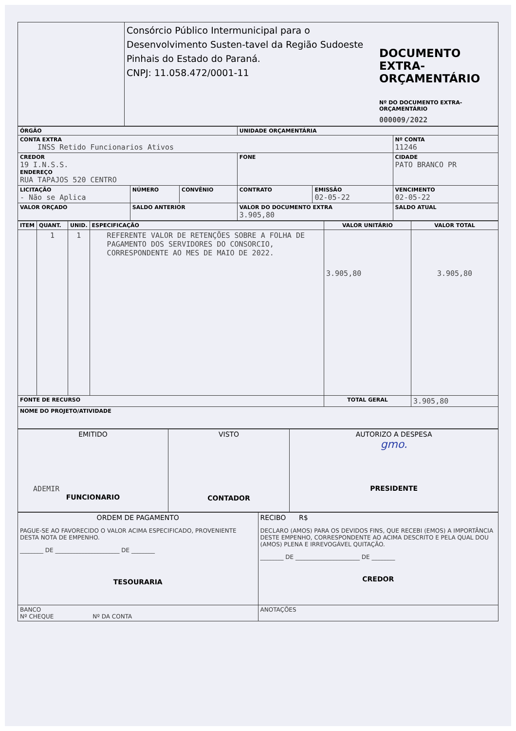| | Consórcio Público Intermunicipal para o Desenvolvimento Susten-tavel da Região Sudoeste Pinhais do Estado do Paraná. CNPJ: 11.058.472/0001-11 | DOCUMENTO EXTRA-ORÇAMENTÁRIO Nº DO DOCUMENTO EXTRA-ORÇAMENTÁRIO 000009/2022 |
| ÓRGÃO | | | UNIDADE ORÇAMENTÁRIA | | | |
| CONTA EXTRA INSS Retido Funcionarios Ativos | | | | | | Nº CONTA 11246 |
| CREDOR 19 I.N.S.S. ENDEREÇO RUA TAPAJOS 520 CENTRO | | | FONE | | CIDADE PATO BRANCO PR | |
| LICITAÇÃO - Não se Aplica | NÚMERO | CONVÊNIO | CONTRATO | EMISSÃO 02-05-22 | VENCIMENTO 02-05-22 | |
| VALOR ORÇADO | SALDO ANTERIOR | | VALOR DO DOCUMENTO EXTRA 3.905,80 | | SALDO ATUAL | |
| ITEM | QUANT. | UNID. | ESPECIFICAÇÃO | VALOR UNITÁRIO | VALOR TOTAL |
| | 1 | 1 | REFERENTE VALOR DE RETENÇÕES SOBRE A FOLHA DE PAGAMENTO DOS SERVIDORES DO CONSORCIO, CORRESPONDENTE AO MES DE MAIO DE 2022. | 3.905,80 | 3.905,80 |
| FONTE DE RECURSO | | | | TOTAL GERAL | 3.905,80 |
| NOME DO PROJETO/ATIVIDADE | | | | | |
| EMITIDO ADEMIR FUNCIONARIO | VISTO CONTADOR | AUTORIZO A DESPESA gmo. PRESIDENTE |
| ORDEM DE PAGAMENTO PAGUE-SE AO FAVORECIDO O VALOR ACIMA ESPECIFICADO, PROVENIENTE DESTA NOTA DE EMPENHO. ________ DE ______________________ DE ________ TESOURARIA | RECIBO R$ DECLARO (AMOS) PARA OS DEVIDOS FINS, QUE RECEBI (EMOS) A IMPORTÂNCIA DESTE EMPENHO, CORRESPONDENTE AO ACIMA DESCRITO E PELA QUAL DOU (AMOS) PLENA E IRREVOGÁVEL QUITAÇÃO. ________ DE ______________________ DE ________ CREDOR |
| BANCO Nº CHEQUE Nº DA CONTA | ANOTAÇÕES |